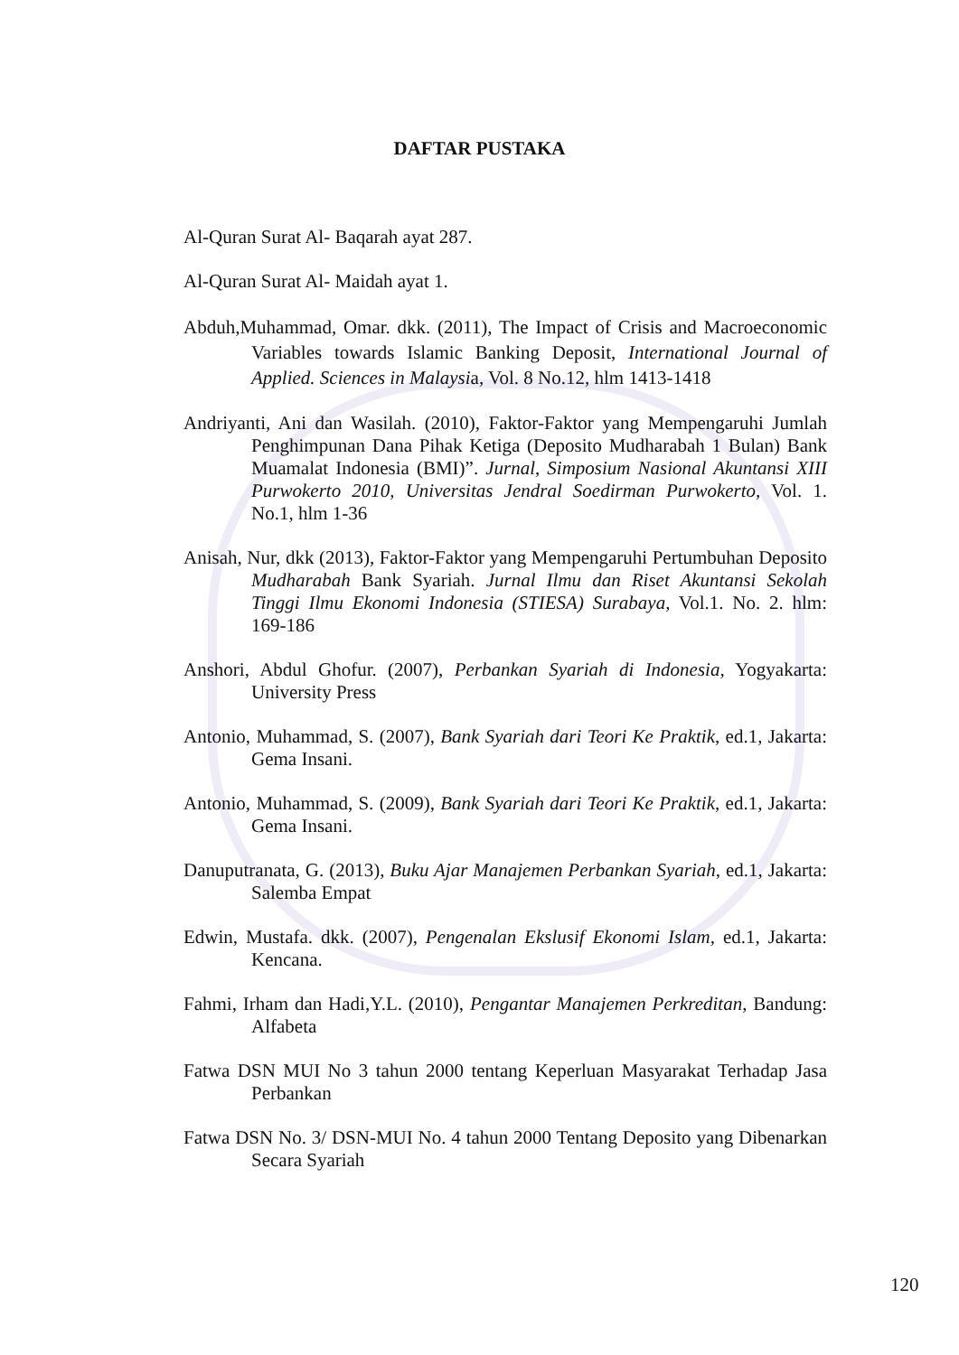DAFTAR PUSTAKA
Al-Quran Surat Al- Baqarah ayat 287.
Al-Quran Surat Al- Maidah ayat 1.
Abduh,Muhammad, Omar. dkk. (2011), The Impact of Crisis and Macroeconomic Variables towards Islamic Banking Deposit, International Journal of Applied. Sciences in Malaysia, Vol. 8 No.12, hlm 1413-1418
Andriyanti, Ani dan Wasilah. (2010), Faktor-Faktor yang Mempengaruhi Jumlah Penghimpunan Dana Pihak Ketiga (Deposito Mudharabah 1 Bulan) Bank Muamalat Indonesia (BMI)”. Jurnal, Simposium Nasional Akuntansi XIII Purwokerto 2010, Universitas Jendral Soedirman Purwokerto, Vol. 1. No.1, hlm 1-36
Anisah, Nur, dkk (2013), Faktor-Faktor yang Mempengaruhi Pertumbuhan Deposito Mudharabah Bank Syariah. Jurnal Ilmu dan Riset Akuntansi Sekolah Tinggi Ilmu Ekonomi Indonesia (STIESA) Surabaya, Vol.1. No. 2. hlm: 169-186
Anshori, Abdul Ghofur. (2007), Perbankan Syariah di Indonesia, Yogyakarta: University Press
Antonio, Muhammad, S. (2007), Bank Syariah dari Teori Ke Praktik, ed.1, Jakarta: Gema Insani.
Antonio, Muhammad, S. (2009), Bank Syariah dari Teori Ke Praktik, ed.1, Jakarta: Gema Insani.
Danuputranata, G. (2013), Buku Ajar Manajemen Perbankan Syariah, ed.1, Jakarta: Salemba Empat
Edwin, Mustafa. dkk. (2007), Pengenalan Ekslusif Ekonomi Islam, ed.1, Jakarta: Kencana.
Fahmi, Irham dan Hadi,Y.L. (2010), Pengantar Manajemen Perkreditan, Bandung: Alfabeta
Fatwa DSN MUI No 3 tahun 2000 tentang Keperluan Masyarakat Terhadap Jasa Perbankan
Fatwa DSN No. 3/ DSN-MUI No. 4 tahun 2000 Tentang Deposito yang Dibenarkan Secara Syariah
120